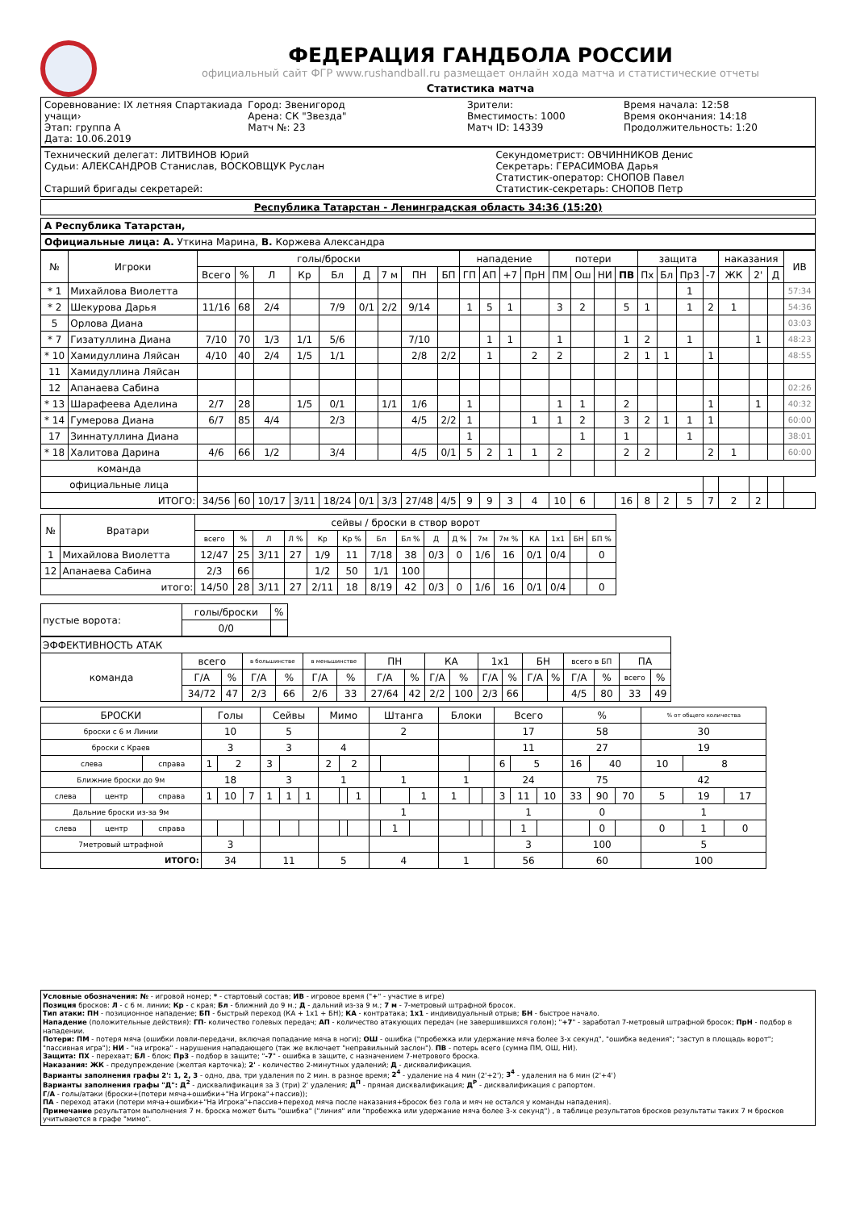ФЕДЕРАЦИЯ ГАНДБОЛА РОССИИ
официальный сайт ФГР www.rushandball.ru размещает онлайн хода матча и статистические отчеты
Статистика матча
Соревнование: IX летняя Спартакиада учащи›
Этап: группа А
Дата: 10.06.2019
Город: Звенигород
Арена: СК "Звезда"
Матч №: 23
Зрители:
Вместимость: 1000
Матч ID: 14339
Время начала: 12:58
Время окончания: 14:18
Продолжительность: 1:20
Технический делегат: ЛИТВИНОВ Юрий
Судьи: АЛЕКСАНДРОВ Станислав, ВОСКОВЩУК Руслан
Старший бригады секретарей:
Секундометрист: ОВЧИННИКОВ Денис
Секретарь: ГЕРАСИМОВА Дарья
Статистик-оператор: СНОПОВ Павел
Статистик-секретарь: СНОПОВ Петр
Республика Татарстан - Ленинградская область 34:36 (15:20)
А Республика Татарстан,
Официальные лица: А. Уткина Марина, В. Коржева Александра
| № | Игроки | голы/броски | | | | | | | | | нападение | | | | потери | | | | защита | | | | наказания | | | ИВ |
| --- | --- | --- | --- | --- | --- | --- | --- | --- | --- | --- | --- | --- | --- | --- | --- | --- | --- | --- | --- | --- | --- | --- | --- | --- | --- | --- |
| | | Всего | % | Л | Кр | Бл | Д | 7 м | ПН | БП | ГП | АП | +7 | ПрН | ПМ | Ош | НИ | ПВ | Пх | Бл | Пр3 | -7 | ЖК | 2' | Д | |
| * 1 | Михайлова Виолетта | | | | | | | | | | | | | | | | | | | | 1 | | | | | 57:34 |
| * 2 | Шекурова Дарья | 11/16 | 68 | 2/4 | | 7/9 | 0/1 | 2/2 | 9/14 | | 1 | 5 | 1 | | 3 | 2 | | 5 | 1 | | 1 | 2 | 1 | | | 54:36 |
| 5 | Орлова Диана | | | | | | | | | | | | | | | | | | | | | | | | | 03:03 |
| * 7 | Гизатуллина Диана | 7/10 | 70 | 1/3 | 1/1 | 5/6 | | | 7/10 | | | 1 | 1 | | 1 | | | 1 | 2 | | 1 | | | 1 | | 48:23 |
| * 10 | Хамидуллина Ляйсан | 4/10 | 40 | 2/4 | 1/5 | 1/1 | | | 2/8 | 2/2 | | 1 | | 2 | 2 | | | 2 | 1 | 1 | | 1 | | | | 48:55 |
| 11 | Хамидуллина Ляйсан | | | | | | | | | | | | | | | | | | | | | | | | | |
| 12 | Апанаева Сабина | | | | | | | | | | | | | | | | | | | | | | | | | 02:26 |
| * 13 | Шарафеева Аделина | 2/7 | 28 | | 1/5 | 0/1 | | 1/1 | 1/6 | | 1 | | | | 1 | 1 | | 2 | | | | 1 | | 1 | | 40:32 |
| * 14 | Гумерова Диана | 6/7 | 85 | 4/4 | | 2/3 | | | 4/5 | 2/2 | 1 | | | 1 | 1 | 2 | | 3 | 2 | 1 | 1 | 1 | | | | 60:00 |
| 17 | Зиннатуллина Диана | | | | | | | | | | 1 | | | | | 1 | | 1 | | | 1 | | | | | 38:01 |
| * 18 | Халитова Дарина | 4/6 | 66 | 1/2 | | 3/4 | | | 4/5 | 0/1 | 5 | 2 | 1 | 1 | 2 | | | 2 | 2 | | | 2 | 1 | | | 60:00 |
| команда | | | | | | | | | | | | | | | | | | | | | | | | | | |
| официальные лица | | | | | | | | | | | | | | | | | | | | | | | | | | |
| ИТОГО: | | 34/56 | 60 | 10/17 | 3/11 | 18/24 | 0/1 | 3/3 | 27/48 | 4/5 | 9 | 9 | 3 | 4 | 10 | 6 | | 16 | 8 | 2 | 5 | 7 | 2 | 2 | | |
| № | Вратари | сейвы / броски в створ ворот | | | | | | | | | | | | | | | |
| --- | --- | --- | --- | --- | --- | --- | --- | --- | --- | --- | --- | --- | --- | --- | --- | --- | --- |
| | | всего | % | Л | Л % | Кр | Кр % | Бл | Бл % | Д | Д % | 7м | 7м % | КА | 1х1 | БН | БП % |
| 1 | Михайлова Виолетта | 12/47 | 25 | 3/11 | 27 | 1/9 | 11 | 7/18 | 38 | 0/3 | 0 | 1/6 | 16 | 0/1 | 0/4 | | 0 |
| 12 | Апанаева Сабина | 2/3 | 66 | | | 1/2 | 50 | 1/1 | 100 | | | | | | | | |
| итого: | | 14/50 | 28 | 3/11 | 27 | 2/11 | 18 | 8/19 | 42 | 0/3 | 0 | 1/6 | 16 | 0/1 | 0/4 | | 0 |
| пустые ворота: | голы/броски | % |
| | 0/0 | |
| ЭФФЕКТИВНОСТЬ АТАК | | | | | | | | | | | | | | | | | | |
| команда | всего | | в большинстве | | в меньшинстве | | ПН | | КА | | 1х1 | | БН | | всего в БП | | ПА | |
| | Г/А | % | Г/А | % | Г/А | % | Г/А | % | Г/А | % | Г/А | % | Г/А | % | Г/А | % | всего | % |
| | 34/72 | 47 | 2/3 | 66 | 2/6 | 33 | 27/64 | 42 | 2/2 | 100 | 2/3 | 66 | | | 4/5 | 80 | 33 | 49 |
| БРОСКИ | | | Голы | | | Сейвы | | | Мимо | | | Штанга | | | Блоки | | | Всего | | | % | | | % от общего количества | | |
| броски с 6 м Линии | | | 10 | | | 5 | | | | | | 2 | | | | | | 17 | | | 58 | | | 30 | | |
| броски с Краев | | | 3 | | | 3 | | | 4 | | | | | | | | | 11 | | | 27 | | | 19 | | |
| слева | | справа | 1 | 2 | | 3 | | | 2 | 2 | | | | | | | | 6 | 5 | | 16 | 40 | | 10 | 8 | |
| Ближние броски до 9м | | | 18 | | | 3 | | | 1 | | | 1 | | | 1 | | | 24 | | | 75 | | | 42 | | |
| слева | центр | справа | 1 | 10 | 7 | 1 | 1 | 1 | | | 1 | | | 1 | 1 | | | 3 | 11 | 10 | 33 | 90 | 70 | 5 | 19 | 17 |
| Дальние броски из-за 9м | | | | | | | | | | | | 1 | | | | | | 1 | | | 0 | | | 1 | | |
| слева | центр | справа | | | | | | | | | | | 1 | | | | | | 1 | | | 0 | | 0 | 1 | 0 |
| 7метровый штрафной | | | 3 | | | | | | | | | | | | | | | 3 | | | 100 | | | 5 | | |
| ИТОГО: | | | 34 | | | 11 | | | 5 | | | 4 | | | 1 | | | 56 | | | 60 | | | 100 | | |
Условные обозначения: № - игровой номер; * - стартовый состав; ИВ - игровое время ("+" - участие в игре)
Позиция бросков: Л - с 6 м. линии; Кр - с края; Бл - ближний до 9 м.; Д - дальний из-за 9 м.; 7 м - 7-метровый штрафной бросок.
Тип атаки: ПН - позиционное нападение; БП - быстрый переход (КА + 1х1 + БН); КА - контратака; 1х1 - индивидуальный отрыв; БН - быстрое начало.
Нападение (положительные действия): ГП- количество голевых передач; АП - количество атакующих передач (не завершившихся голом); "+7" - заработал 7-метровый штрафной бросок; ПрН - подбор в нападении.
Потери: ПМ - потеря мяча (ошибки ловли-передачи, включая попадание мяча в ноги); ОШ - ошибка ("пробежка или удержание мяча более 3-х секунд", "ошибка ведения"; "заступ в площадь ворот"; "пассивная игра"); НИ - "на игрока" - нарушения нападающего (так же включает "неправильный заслон"). ПВ - потерь всего (сумма ПМ, ОШ, НИ).
Защита: ПХ - перехват; БЛ - блок; Пр3 - подбор в защите; "-7" - ошибка в защите, с назначением 7-метрового броска.
Наказания: ЖК - предупреждение (желтая карточка); 2' - количество 2-минутных удалений; Д - дисквалификация.
Варианты заполнения графы 2': 1, 2, 3 - одно, два, три удаления по 2 мин. в разное время; 2<sup>4</sup> - удаление на 4 мин (2'+2'); 3<sup>4</sup> - удаления на 6 мин (2'+4')
Варианты заполнения графы "Д": Д<sup>2</sup> - дисквалификация за 3 (три) 2' удаления; Д<sup>П</sup> - прямая дисквалификация; Д<sup>Р</sup> - дисквалификация с рапортом.
Г/А - голы/атаки (броски+(потери мяча+ошибки+"На Игрока"+пассив));
ПА - переход атаки (потери мяча+ошибки+"На Игрока"+пассив+переход мяча после наказания+бросок без гола и мяч не остался у команды нападения).
Примечание результатом выполнения 7 м. броска может быть "ошибка" ("линия" или "пробежка или удержание мяча более 3-х секунд") , в таблице результатов бросков результаты таких 7 м бросков учитываются в графе "мимо".